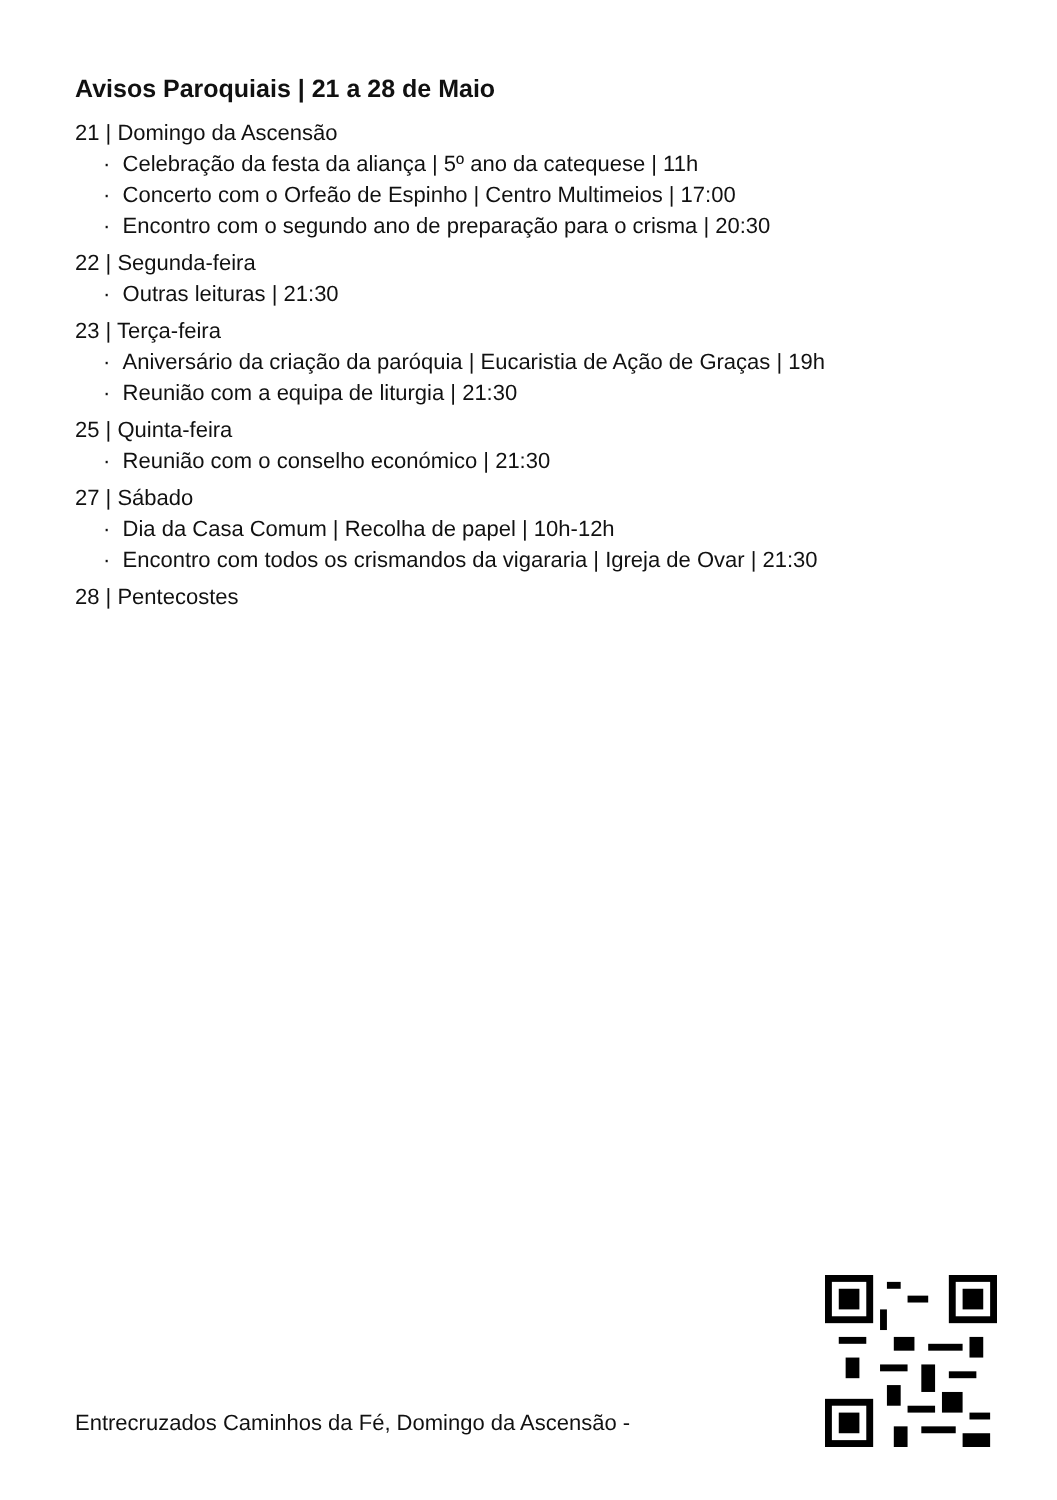Avisos Paroquiais | 21 a 28 de Maio
21 | Domingo da Ascensão
· Celebração da festa da aliança | 5º ano da catequese | 11h
· Concerto com o Orfeão de Espinho | Centro Multimeios | 17:00
· Encontro com o segundo ano de preparação para o crisma | 20:30
22 | Segunda-feira
· Outras leituras | 21:30
23 | Terça-feira
· Aniversário da criação da paróquia | Eucaristia de Ação de Graças | 19h
· Reunião com a equipa de liturgia | 21:30
25 | Quinta-feira
· Reunião com o conselho económico | 21:30
27 | Sábado
· Dia da Casa Comum | Recolha de papel | 10h-12h
· Encontro com todos os crismandos da vigararia | Igreja de Ovar | 21:30
28 | Pentecostes
Entrecruzados Caminhos da Fé, Domingo da Ascensão -